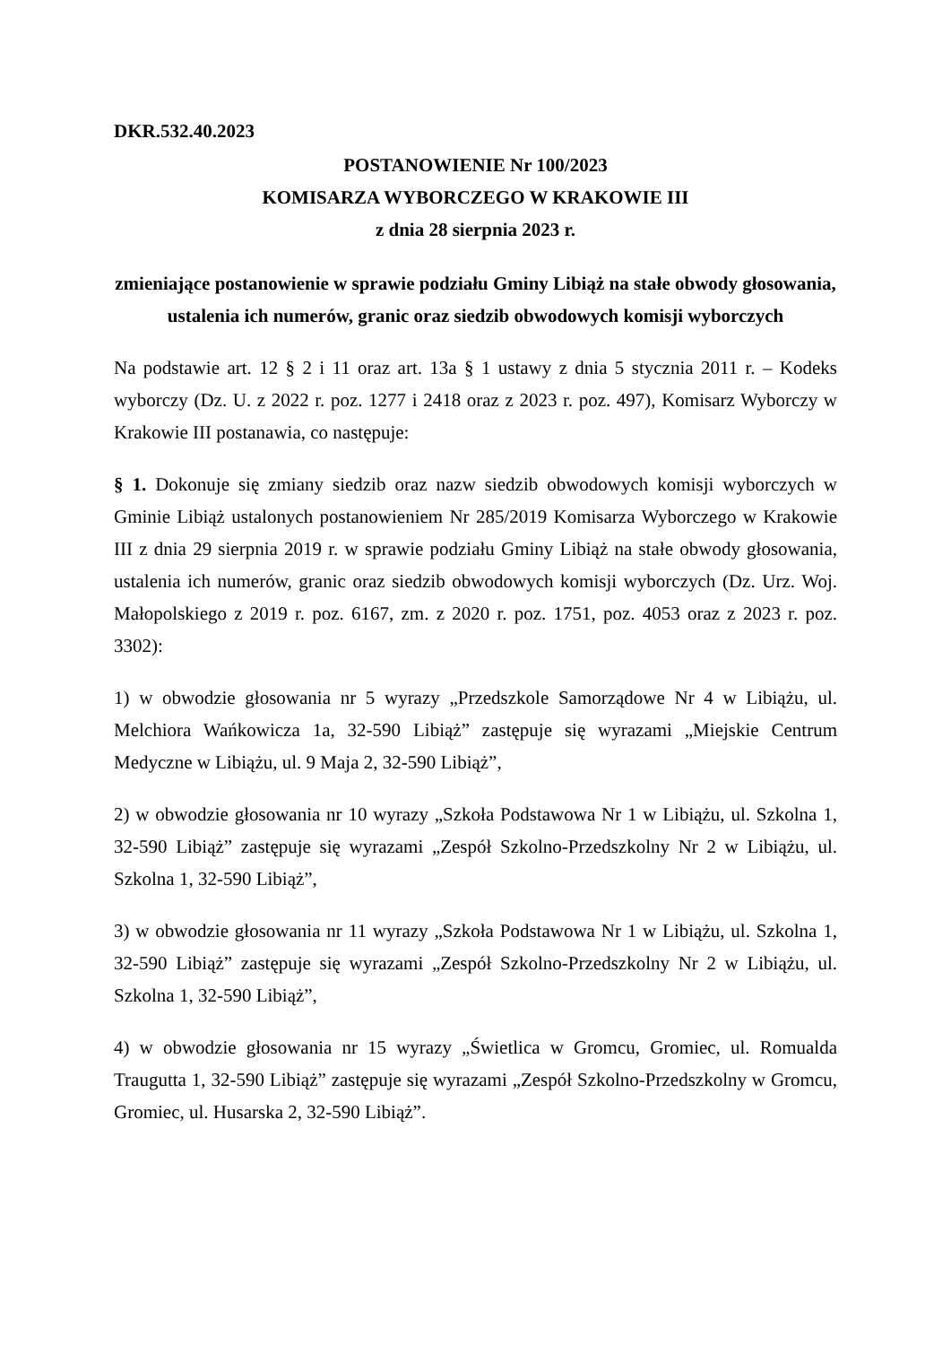DKR.532.40.2023
POSTANOWIENIE Nr 100/2023
KOMISARZA WYBORCZEGO W KRAKOWIE III
z dnia 28 sierpnia 2023 r.
zmieniające postanowienie w sprawie podziału Gminy Libiąż na stałe obwody głosowania, ustalenia ich numerów, granic oraz siedzib obwodowych komisji wyborczych
Na podstawie art. 12 § 2 i 11 oraz art. 13a § 1 ustawy z dnia 5 stycznia 2011 r. – Kodeks wyborczy (Dz. U. z 2022 r. poz. 1277 i 2418 oraz z 2023 r. poz. 497), Komisarz Wyborczy w Krakowie III postanawia, co następuje:
§ 1. Dokonuje się zmiany siedzib oraz nazw siedzib obwodowych komisji wyborczych w Gminie Libiąż ustalonych postanowieniem Nr 285/2019 Komisarza Wyborczego w Krakowie III z dnia 29 sierpnia 2019 r. w sprawie podziału Gminy Libiąż na stałe obwody głosowania, ustalenia ich numerów, granic oraz siedzib obwodowych komisji wyborczych (Dz. Urz. Woj. Małopolskiego z 2019 r. poz. 6167, zm. z 2020 r. poz. 1751, poz. 4053 oraz z 2023 r. poz. 3302):
1) w obwodzie głosowania nr 5 wyrazy „Przedszkole Samorządowe Nr 4 w Libiążu, ul. Melchiora Wańkowicza 1a, 32-590 Libiąż” zastępuje się wyrazami „Miejskie Centrum Medyczne w Libiążu, ul. 9 Maja 2, 32-590 Libiąż”,
2) w obwodzie głosowania nr 10 wyrazy „Szkoła Podstawowa Nr 1 w Libiążu, ul. Szkolna 1, 32-590 Libiąż” zastępuje się wyrazami „Zespół Szkolno-Przedszkolny Nr 2 w Libiążu, ul. Szkolna 1, 32-590 Libiąż”,
3) w obwodzie głosowania nr 11 wyrazy „Szkoła Podstawowa Nr 1 w Libiążu, ul. Szkolna 1, 32-590 Libiąż” zastępuje się wyrazami „Zespół Szkolno-Przedszkolny Nr 2 w Libiążu, ul. Szkolna 1, 32-590 Libiąż”,
4) w obwodzie głosowania nr 15 wyrazy „Świetlica w Gromcu, Gromiec, ul. Romualda Traugutta 1, 32-590 Libiąż” zastępuje się wyrazami „Zespół Szkolno-Przedszkolny w Gromcu, Gromiec, ul. Husarska 2, 32-590 Libiąż”.